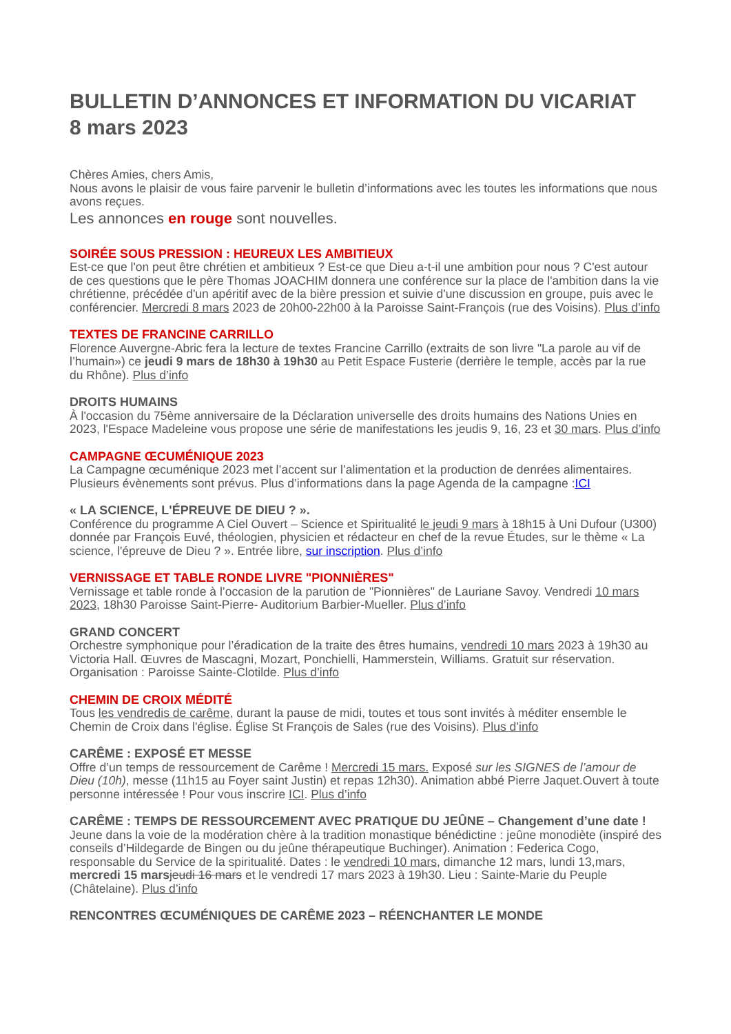BULLETIN D’ANNONCES ET INFORMATION DU VICARIAT
8 mars 2023
Chères Amies, chers Amis,
Nous avons le plaisir de vous faire parvenir le bulletin d’informations avec les toutes les informations que nous avons reçues.
Les annonces en rouge sont nouvelles.
SOIRÉE SOUS PRESSION : HEUREUX LES AMBITIEUX
Est-ce que l'on peut être chrétien et ambitieux ? Est-ce que Dieu a-t-il une ambition pour nous ? C'est autour de ces questions que le père Thomas JOACHIM donnera une conférence sur la place de l'ambition dans la vie chrétienne, précédée d'un apéritif avec de la bière pression et suivie d'une discussion en groupe, puis avec le conférencier. Mercredi 8 mars 2023 de 20h00-22h00 à la Paroisse Saint-François (rue des Voisins). Plus d’info
TEXTES DE FRANCINE CARRILLO
Florence Auvergne-Abric fera la lecture de textes Francine Carrillo (extraits de son livre "La parole au vif de l’humain») ce jeudi 9 mars de 18h30 à 19h30 au Petit Espace Fusterie (derrière le temple, accès par la rue du Rhône). Plus d’info
DROITS HUMAINS
À l'occasion du 75ème anniversaire de la Déclaration universelle des droits humains des Nations Unies en 2023, l'Espace Madeleine vous propose une série de manifestations les jeudis 9, 16, 23 et 30 mars. Plus d’info
CAMPAGNE ŒCUMÉNIQUE 2023
La Campagne œcuménique 2023 met l’accent sur l’alimentation et la production de denrées alimentaires. Plusieurs évènements sont prévus. Plus d’informations dans la page Agenda de la campagne :ICI
« LA SCIENCE, L'ÉPREUVE DE DIEU ? ».
Conférence du programme A Ciel Ouvert – Science et Spiritualité le jeudi 9 mars à 18h15 à Uni Dufour (U300) donnée par François Euvé, théologien, physicien et rédacteur en chef de la revue Études, sur le thème « La science, l'épreuve de Dieu ? ». Entrée libre, sur inscription. Plus d’info
VERNISSAGE ET TABLE RONDE LIVRE "PIONNIÈRES"
Vernissage et table ronde à l’occasion de la parution de "Pionnières" de Lauriane Savoy. Vendredi 10 mars 2023, 18h30 Paroisse Saint-Pierre- Auditorium Barbier-Mueller. Plus d’info
GRAND CONCERT
Orchestre symphonique pour l’éradication de la traite des êtres humains, vendredi 10 mars 2023 à 19h30 au Victoria Hall. Œuvres de Mascagni, Mozart, Ponchielli, Hammerstein, Williams. Gratuit sur réservation. Organisation : Paroisse Sainte-Clotilde. Plus d’info
CHEMIN DE CROIX MÉDITÉ
Tous les vendredis de carême, durant la pause de midi, toutes et tous sont invités à méditer ensemble le Chemin de Croix dans l'église. Église St François de Sales (rue des Voisins). Plus d’info
CARÊME : EXPOSÉ ET MESSE
Offre d’un temps de ressourcement de Carême ! Mercredi 15 mars. Exposé sur les SIGNES de l’amour de Dieu (10h), messe (11h15 au Foyer saint Justin) et repas 12h30). Animation abbé Pierre Jaquet.Ouvert à toute personne intéressée ! Pour vous inscrire ICI. Plus d’info
CARÊME : TEMPS DE RESSOURCEMENT AVEC PRATIQUE DU JEÛNE – Changement d’une date !
Jeune dans la voie de la modération chère à la tradition monastique bénédictine : jeûne monodiète (inspiré des conseils d’Hildegarde de Bingen ou du jeûne thérapeutique Buchinger). Animation : Federica Cogo, responsable du Service de la spiritualité. Dates : le vendredi 10 mars, dimanche 12 mars, lundi 13,mars, mercredi 15 mars jeudi 16 mars et le vendredi 17 mars 2023 à 19h30. Lieu : Sainte-Marie du Peuple (Châtelaine). Plus d’info
RENCONTRES ŒCUMÉNIQUES DE CARÊME 2023 – RÉENCHANTER LE MONDE